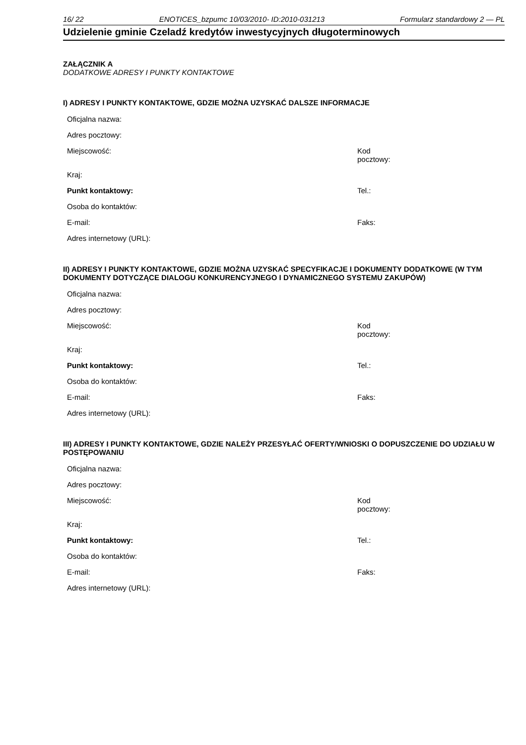16/ 22 ENOTICES_bzpumc 10/03/2010- ID:2010-031213 Formularz standardowy 2 — PL
Udzielenie gminie Czeladź kredytów inwestycyjnych długoterminowych
ZAŁĄCZNIK A
DODATKOWE ADRESY I PUNKTY KONTAKTOWE
I) ADRESY I PUNKTY KONTAKTOWE, GDZIE MOŻNA UZYSKAĆ DALSZE INFORMACJE
Oficjalna nazwa:
Adres pocztowy:
Miejscowość: Kod pocztowy:
Kraj:
Punkt kontaktowy: Tel.:
Osoba do kontaktów:
E-mail: Faks:
Adres internetowy (URL):
II) ADRESY I PUNKTY KONTAKTOWE, GDZIE MOŻNA UZYSKAĆ SPECYFIKACJE I DOKUMENTY DODATKOWE (W TYM DOKUMENTY DOTYCZĄCE DIALOGU KONKURENCYJNEGO I DYNAMICZNEGO SYSTEMU ZAKUPÓW)
Oficjalna nazwa:
Adres pocztowy:
Miejscowość: Kod pocztowy:
Kraj:
Punkt kontaktowy: Tel.:
Osoba do kontaktów:
E-mail: Faks:
Adres internetowy (URL):
III) ADRESY I PUNKTY KONTAKTOWE, GDZIE NALEŻY PRZESYŁAĆ OFERTY/WNIOSKI O DOPUSZCZENIE DO UDZIAŁU W POSTĘPOWANIU
Oficjalna nazwa:
Adres pocztowy:
Miejscowość: Kod pocztowy:
Kraj:
Punkt kontaktowy: Tel.:
Osoba do kontaktów:
E-mail: Faks:
Adres internetowy (URL):